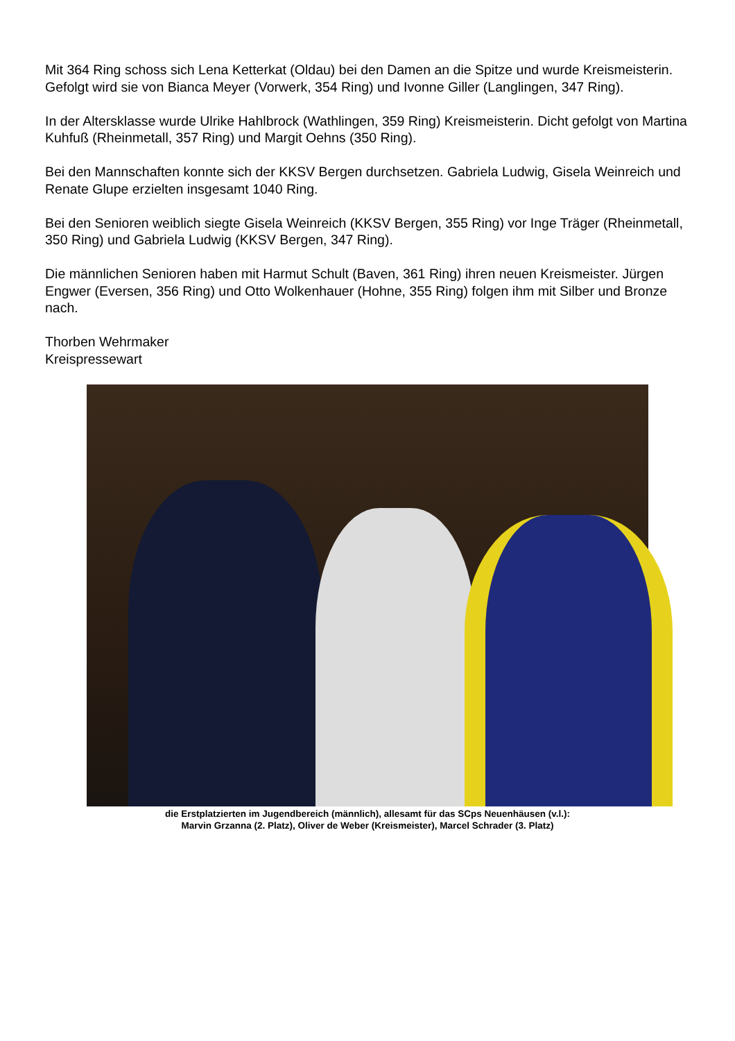Mit 364 Ring schoss sich Lena Ketterkat (Oldau) bei den Damen an die Spitze und wurde Kreismeisterin. Gefolgt wird sie von Bianca Meyer (Vorwerk, 354 Ring) und Ivonne Giller (Langlingen, 347 Ring).
In der Altersklasse wurde Ulrike Hahlbrock (Wathlingen, 359 Ring) Kreismeisterin. Dicht gefolgt von Martina Kuhfuß (Rheinmetall, 357 Ring) und Margit Oehns (350 Ring).
Bei den Mannschaften konnte sich der KKSV Bergen durchsetzen. Gabriela Ludwig, Gisela Weinreich und Renate Glupe erzielten insgesamt 1040 Ring.
Bei den Senioren weiblich siegte Gisela Weinreich (KKSV Bergen, 355 Ring) vor Inge Träger (Rheinmetall, 350 Ring) und Gabriela Ludwig (KKSV Bergen, 347 Ring).
Die männlichen Senioren haben mit Harmut Schult (Baven, 361 Ring) ihren neuen Kreismeister. Jürgen Engwer (Eversen, 356 Ring) und Otto Wolkenhauer (Hohne, 355 Ring) folgen ihm mit Silber und Bronze nach.
Thorben Wehrmaker
Kreispressewart
die Erstplatzierten im Jugendbereich (männlich), allesamt für das SCps Neuenhäusen (v.l.):
Marvin Grzanna (2. Platz), Oliver de Weber (Kreismeister), Marcel Schrader (3. Platz)